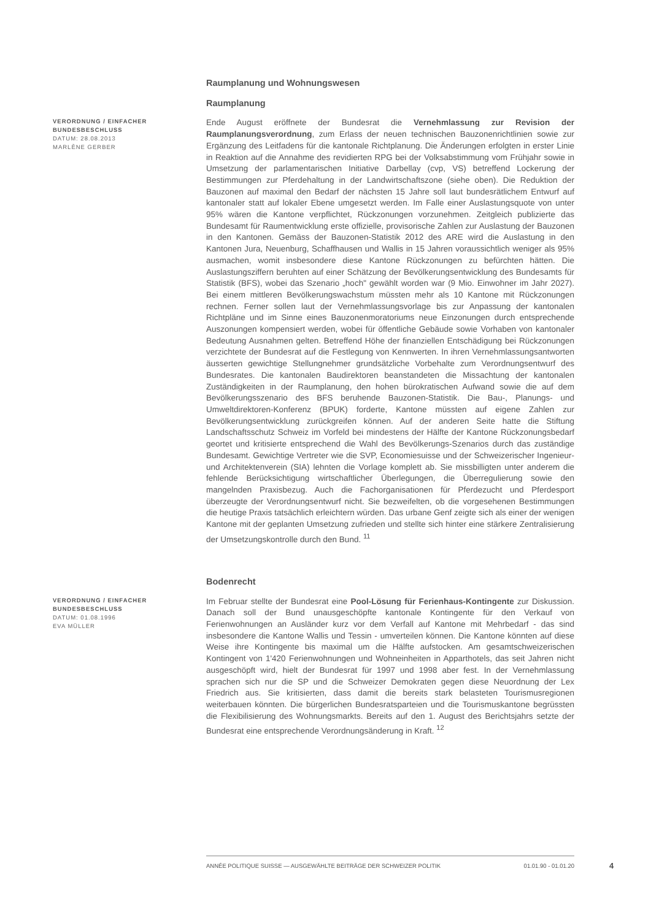Raumplanung und Wohnungswesen
Raumplanung
VERORDNUNG / EINFACHER BUNDESBESCHLUSS
DATUM: 28.08.2013
MARLÈNE GERBER
Ende August eröffnete der Bundesrat die Vernehmlassung zur Revision der Raumplanungsverordnung, zum Erlass der neuen technischen Bauzonenrichtlinien sowie zur Ergänzung des Leitfadens für die kantonale Richtplanung. Die Änderungen erfolgten in erster Linie in Reaktion auf die Annahme des revidierten RPG bei der Volksabstimmung vom Frühjahr sowie in Umsetzung der parlamentarischen Initiative Darbellay (cvp, VS) betreffend Lockerung der Bestimmungen zur Pferdehaltung in der Landwirtschaftszone (siehe oben). Die Reduktion der Bauzonen auf maximal den Bedarf der nächsten 15 Jahre soll laut bundesrätlichem Entwurf auf kantonaler statt auf lokaler Ebene umgesetzt werden. Im Falle einer Auslastungsquote von unter 95% wären die Kantone verpflichtet, Rückzonungen vorzunehmen. Zeitgleich publizierte das Bundesamt für Raumentwicklung erste offizielle, provisorische Zahlen zur Auslastung der Bauzonen in den Kantonen. Gemäss der Bauzonen-Statistik 2012 des ARE wird die Auslastung in den Kantonen Jura, Neuenburg, Schaffhausen und Wallis in 15 Jahren voraussichtlich weniger als 95% ausmachen, womit insbesondere diese Kantone Rückzonungen zu befürchten hätten. Die Auslastungsziffern beruhten auf einer Schätzung der Bevölkerungsentwicklung des Bundesamts für Statistik (BFS), wobei das Szenario „hoch" gewählt worden war (9 Mio. Einwohner im Jahr 2027). Bei einem mittleren Bevölkerungswachstum müssten mehr als 10 Kantone mit Rückzonungen rechnen. Ferner sollen laut der Vernehmlassungsvorlage bis zur Anpassung der kantonalen Richtpläne und im Sinne eines Bauzonenmoratoriums neue Einzonungen durch entsprechende Auszonungen kompensiert werden, wobei für öffentliche Gebäude sowie Vorhaben von kantonaler Bedeutung Ausnahmen gelten. Betreffend Höhe der finanziellen Entschädigung bei Rückzonungen verzichtete der Bundesrat auf die Festlegung von Kennwerten. In ihren Vernehmlassungsantworten äusserten gewichtige Stellungnehmer grundsätzliche Vorbehalte zum Verordnungsentwurf des Bundesrates. Die kantonalen Baudirektoren beanstandeten die Missachtung der kantonalen Zuständigkeiten in der Raumplanung, den hohen bürokratischen Aufwand sowie die auf dem Bevölkerungsszenario des BFS beruhende Bauzonen-Statistik. Die Bau-, Planungs- und Umweltdirektoren-Konferenz (BPUK) forderte, Kantone müssten auf eigene Zahlen zur Bevölkerungsentwicklung zurückgreifen können. Auf der anderen Seite hatte die Stiftung Landschaftsschutz Schweiz im Vorfeld bei mindestens der Hälfte der Kantone Rückzonungsbedarf geortet und kritisierte entsprechend die Wahl des Bevölkerungs-Szenarios durch das zuständige Bundesamt. Gewichtige Vertreter wie die SVP, Economiesuisse und der Schweizerischer Ingenieur- und Architektenverein (SIA) lehnten die Vorlage komplett ab. Sie missbilligten unter anderem die fehlende Berücksichtigung wirtschaftlicher Überlegungen, die Überregulierung sowie den mangelnden Praxisbezug. Auch die Fachorganisationen für Pferdezucht und Pferdesport überzeugte der Verordnungsentwurf nicht. Sie bezweifelten, ob die vorgesehenen Bestimmungen die heutige Praxis tatsächlich erleichtern würden. Das urbane Genf zeigte sich als einer der wenigen Kantone mit der geplanten Umsetzung zufrieden und stellte sich hinter eine stärkere Zentralisierung der Umsetzungskontrolle durch den Bund. <sup>11</sup>
Bodenrecht
VERORDNUNG / EINFACHER BUNDESBESCHLUSS
DATUM: 01.08.1996
EVA MÜLLER
Im Februar stellte der Bundesrat eine Pool-Lösung für Ferienhaus-Kontingente zur Diskussion. Danach soll der Bund unausgeschöpfte kantonale Kontingente für den Verkauf von Ferienwohnungen an Ausländer kurz vor dem Verfall auf Kantone mit Mehrbedarf - das sind insbesondere die Kantone Wallis und Tessin - umverteilen können. Die Kantone könnten auf diese Weise ihre Kontingente bis maximal um die Hälfte aufstocken. Am gesamtschweizerischen Kontingent von 1'420 Ferienwohnungen und Wohneinheiten in Apparthotels, das seit Jahren nicht ausgeschöpft wird, hielt der Bundesrat für 1997 und 1998 aber fest. In der Vernehmlassung sprachen sich nur die SP und die Schweizer Demokraten gegen diese Neuordnung der Lex Friedrich aus. Sie kritisierten, dass damit die bereits stark belasteten Tourismusregionen weiterbauen könnten. Die bürgerlichen Bundesratsparteien und die Tourismuskantone begrüssten die Flexibilisierung des Wohnungsmarkts. Bereits auf den 1. August des Berichtsjahrs setzte der Bundesrat eine entsprechende Verordnungsänderung in Kraft. <sup>12</sup>
ANNÉE POLITIQUE SUISSE — AUSGEWÄHLTE BEITRÄGE DER SCHWEIZER POLITIK 01.01.90 - 01.01.20
4